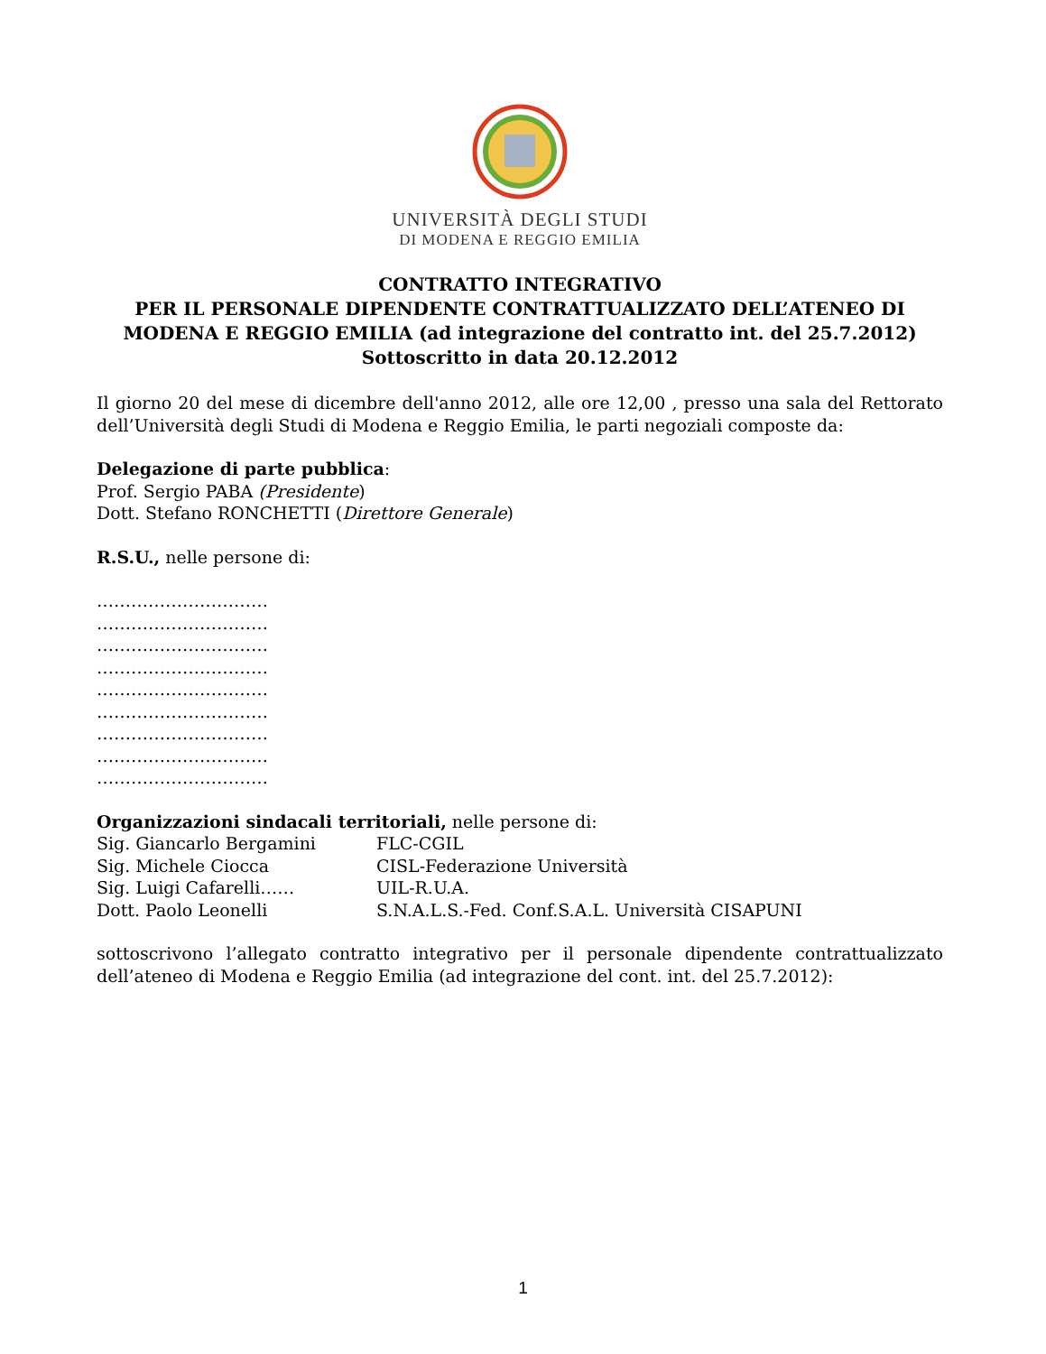UNIVERSITÀ DEGLI STUDI
DI MODENA E REGGIO EMILIA
CONTRATTO INTEGRATIVO
PER IL PERSONALE DIPENDENTE CONTRATTUALIZZATO DELL’ATENEO DI MODENA E REGGIO EMILIA (ad integrazione del contratto int. del 25.7.2012)
Sottoscritto in data 20.12.2012
Il giorno 20 del mese di dicembre dell'anno 2012, alle ore 12,00 , presso una sala del Rettorato dell’Università degli Studi di Modena e Reggio Emilia, le parti negoziali composte da:
Delegazione di parte pubblica:
Prof. Sergio PABA (Presidente)
Dott. Stefano RONCHETTI (Direttore Generale)
R.S.U., nelle persone di:
…………………………
…………………………
…………………………
…………………………
…………………………
…………………………
…………………………
…………………………
…………………………
Organizzazioni sindacali territoriali, nelle persone di:
| Sig. Giancarlo Bergamini | FLC-CGIL |
| Sig. Michele Ciocca | CISL-Federazione Università |
| Sig. Luigi Cafarelli…… | UIL-R.U.A. |
| Dott. Paolo Leonelli | S.N.A.L.S.-Fed. Conf.S.A.L. Università CISAPUNI |
sottoscrivono l’allegato contratto integrativo per il personale dipendente contrattualizzato dell’ateneo di Modena e Reggio Emilia (ad integrazione del cont. int. del 25.7.2012):
1